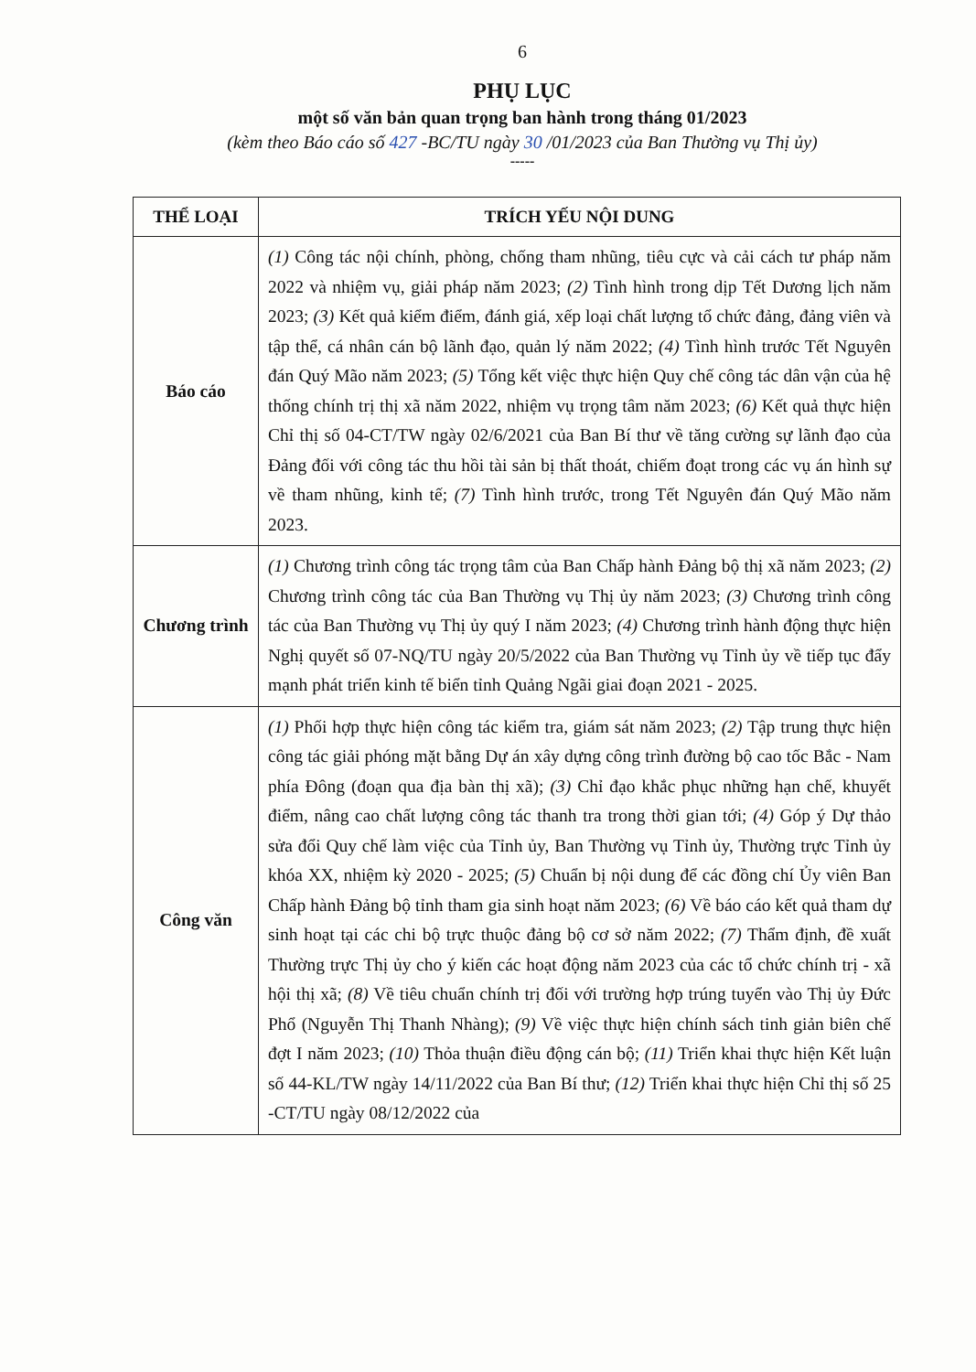6
PHỤ LỤC
một số văn bản quan trọng ban hành trong tháng 01/2023
(kèm theo Báo cáo số 427 -BC/TU ngày 30 /01/2023 của Ban Thường vụ Thị ủy)
-----
| THỂ LOẠI | TRÍCH YẾU NỘI DUNG |
| --- | --- |
| Báo cáo | (1) Công tác nội chính, phòng, chống tham nhũng, tiêu cực và cải cách tư pháp năm 2022 và nhiệm vụ, giải pháp năm 2023; (2) Tình hình trong dịp Tết Dương lịch năm 2023; (3) Kết quả kiểm điểm, đánh giá, xếp loại chất lượng tổ chức đảng, đảng viên và tập thể, cá nhân cán bộ lãnh đạo, quản lý năm 2022; (4) Tình hình trước Tết Nguyên đán Quý Mão năm 2023; (5) Tổng kết việc thực hiện Quy chế công tác dân vận của hệ thống chính trị thị xã năm 2022, nhiệm vụ trọng tâm năm 2023; (6) Kết quả thực hiện Chỉ thị số 04-CT/TW ngày 02/6/2021 của Ban Bí thư về tăng cường sự lãnh đạo của Đảng đối với công tác thu hồi tài sản bị thất thoát, chiếm đoạt trong các vụ án hình sự về tham nhũng, kinh tế; (7) Tình hình trước, trong Tết Nguyên đán Quý Mão năm 2023. |
| Chương trình | (1) Chương trình công tác trọng tâm của Ban Chấp hành Đảng bộ thị xã năm 2023; (2) Chương trình công tác của Ban Thường vụ Thị ủy năm 2023; (3) Chương trình công tác của Ban Thường vụ Thị ủy quý I năm 2023; (4) Chương trình hành động thực hiện Nghị quyết số 07-NQ/TU ngày 20/5/2022 của Ban Thường vụ Tỉnh ủy về tiếp tục đẩy mạnh phát triển kinh tế biển tỉnh Quảng Ngãi giai đoạn 2021 - 2025. |
| Công văn | (1) Phối hợp thực hiện công tác kiểm tra, giám sát năm 2023; (2) Tập trung thực hiện công tác giải phóng mặt bằng Dự án xây dựng công trình đường bộ cao tốc Bắc - Nam phía Đông (đoạn qua địa bàn thị xã); (3) Chỉ đạo khắc phục những hạn chế, khuyết điểm, nâng cao chất lượng công tác thanh tra trong thời gian tới; (4) Góp ý Dự thảo sửa đổi Quy chế làm việc của Tỉnh ủy, Ban Thường vụ Tỉnh ủy, Thường trực Tỉnh ủy khóa XX, nhiệm kỳ 2020 - 2025; (5) Chuẩn bị nội dung để các đồng chí Ủy viên Ban Chấp hành Đảng bộ tỉnh tham gia sinh hoạt năm 2023; (6) Về báo cáo kết quả tham dự sinh hoạt tại các chi bộ trực thuộc đảng bộ cơ sở năm 2022; (7) Thẩm định, đề xuất Thường trực Thị ủy cho ý kiến các hoạt động năm 2023 của các tổ chức chính trị - xã hội thị xã; (8) Về tiêu chuẩn chính trị đối với trường hợp trúng tuyển vào Thị ủy Đức Phổ (Nguyễn Thị Thanh Nhàng); (9) Về việc thực hiện chính sách tinh giản biên chế đợt I năm 2023; (10) Thỏa thuận điều động cán bộ; (11) Triển khai thực hiện Kết luận số 44-KL/TW ngày 14/11/2022 của Ban Bí thư; (12) Triển khai thực hiện Chỉ thị số 25 -CT/TU ngày 08/12/2022 của |